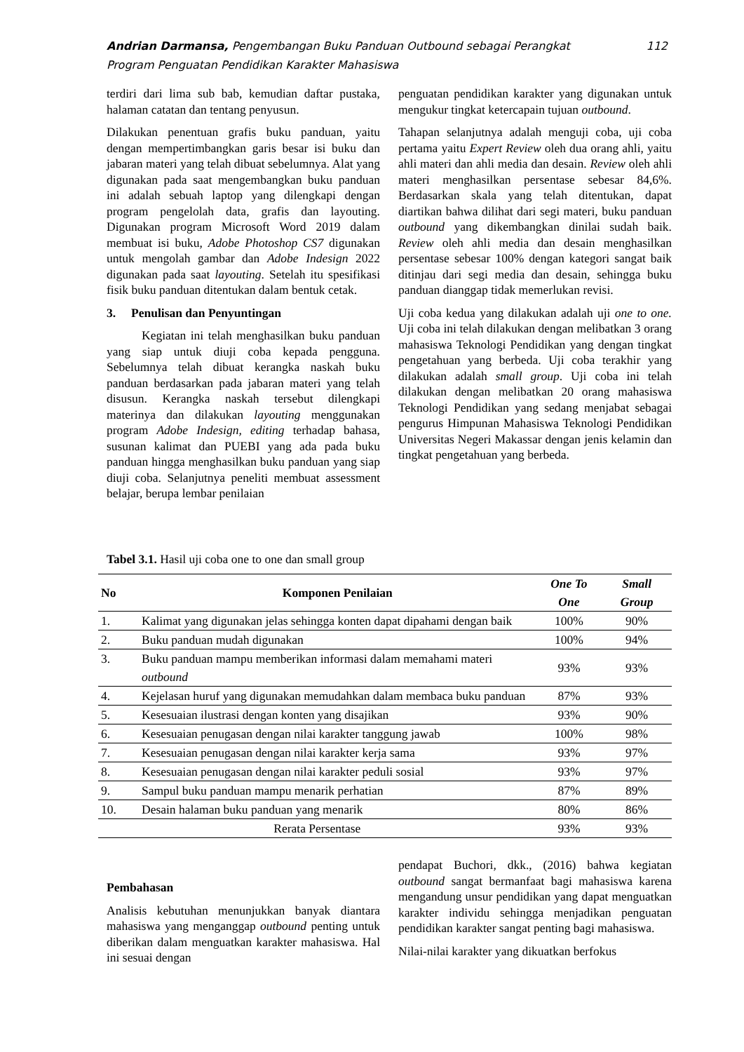112 Andrian Darmansa, Pengembangan Buku Panduan Outbound sebagai Perangkat
Program Penguatan Pendidikan Karakter Mahasiswa
terdiri dari lima sub bab, kemudian daftar pustaka, halaman catatan dan tentang penyusun.
Dilakukan penentuan grafis buku panduan, yaitu dengan mempertimbangkan garis besar isi buku dan jabaran materi yang telah dibuat sebelumnya. Alat yang digunakan pada saat mengembangkan buku panduan ini adalah sebuah laptop yang dilengkapi dengan program pengelolah data, grafis dan layouting. Digunakan program Microsoft Word 2019 dalam membuat isi buku, Adobe Photoshop CS7 digunakan untuk mengolah gambar dan Adobe Indesign 2022 digunakan pada saat layouting. Setelah itu spesifikasi fisik buku panduan ditentukan dalam bentuk cetak.
3. Penulisan dan Penyuntingan
Kegiatan ini telah menghasilkan buku panduan yang siap untuk diuji coba kepada pengguna. Sebelumnya telah dibuat kerangka naskah buku panduan berdasarkan pada jabaran materi yang telah disusun. Kerangka naskah tersebut dilengkapi materinya dan dilakukan layouting menggunakan program Adobe Indesign, editing terhadap bahasa, susunan kalimat dan PUEBI yang ada pada buku panduan hingga menghasilkan buku panduan yang siap diuji coba. Selanjutnya peneliti membuat assessment belajar, berupa lembar penilaian
penguatan pendidikan karakter yang digunakan untuk mengukur tingkat ketercapain tujuan outbound.
Tahapan selanjutnya adalah menguji coba, uji coba pertama yaitu Expert Review oleh dua orang ahli, yaitu ahli materi dan ahli media dan desain. Review oleh ahli materi menghasilkan persentase sebesar 84,6%. Berdasarkan skala yang telah ditentukan, dapat diartikan bahwa dilihat dari segi materi, buku panduan outbound yang dikembangkan dinilai sudah baik. Review oleh ahli media dan desain menghasilkan persentase sebesar 100% dengan kategori sangat baik ditinjau dari segi media dan desain, sehingga buku panduan dianggap tidak memerlukan revisi.
Uji coba kedua yang dilakukan adalah uji one to one. Uji coba ini telah dilakukan dengan melibatkan 3 orang mahasiswa Teknologi Pendidikan yang dengan tingkat pengetahuan yang berbeda. Uji coba terakhir yang dilakukan adalah small group. Uji coba ini telah dilakukan dengan melibatkan 20 orang mahasiswa Teknologi Pendidikan yang sedang menjabat sebagai pengurus Himpunan Mahasiswa Teknologi Pendidikan Universitas Negeri Makassar dengan jenis kelamin dan tingkat pengetahuan yang berbeda.
Tabel 3.1. Hasil uji coba one to one dan small group
| No | Komponen Penilaian | One To One | Small Group |
| --- | --- | --- | --- |
| 1. | Kalimat yang digunakan jelas sehingga konten dapat dipahami dengan baik | 100% | 90% |
| 2. | Buku panduan mudah digunakan | 100% | 94% |
| 3. | Buku panduan mampu memberikan informasi dalam memahami materi outbound | 93% | 93% |
| 4. | Kejelasan huruf yang digunakan memudahkan dalam membaca buku panduan | 87% | 93% |
| 5. | Kesesuaian ilustrasi dengan konten yang disajikan | 93% | 90% |
| 6. | Kesesuaian penugasan dengan nilai karakter tanggung jawab | 100% | 98% |
| 7. | Kesesuaian penugasan dengan nilai karakter kerja sama | 93% | 97% |
| 8. | Kesesuaian penugasan dengan nilai karakter peduli sosial | 93% | 97% |
| 9. | Sampul buku panduan mampu menarik perhatian | 87% | 89% |
| 10. | Desain halaman buku panduan yang menarik | 80% | 86% |
| Rerata Persentase | | 93% | 93% |
Pembahasan
Analisis kebutuhan menunjukkan banyak diantara mahasiswa yang menganggap outbound penting untuk diberikan dalam menguatkan karakter mahasiswa. Hal ini sesuai dengan
pendapat Buchori, dkk., (2016) bahwa kegiatan outbound sangat bermanfaat bagi mahasiswa karena mengandung unsur pendidikan yang dapat menguatkan karakter individu sehingga menjadikan penguatan pendidikan karakter sangat penting bagi mahasiswa.
Nilai-nilai karakter yang dikuatkan berfokus